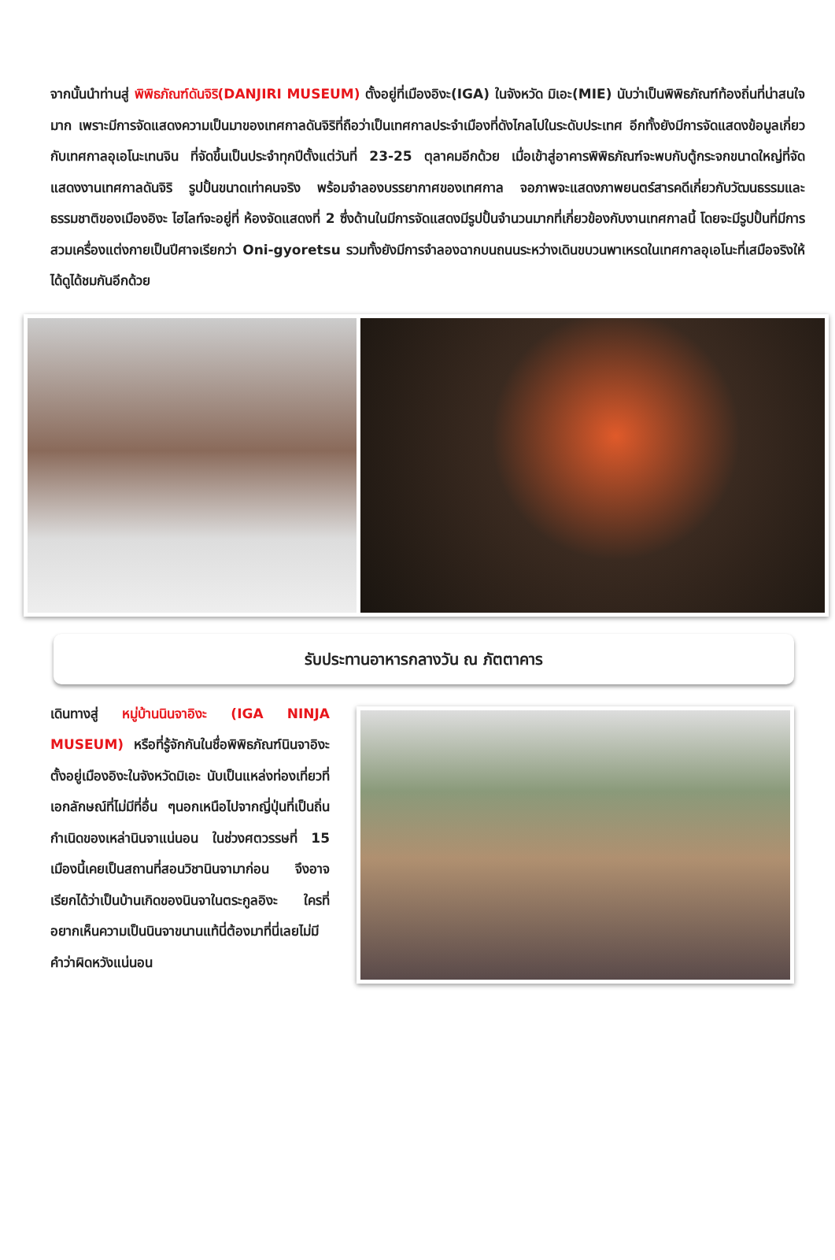จากนั้นนำท่านสู่ พิพิธภัณฑ์ดันจิริ(DANJIRI MUSEUM) ตั้งอยู่ที่เมืองอิงะ(IGA) ในจังหวัด มิเอะ(MIE) นับว่าเป็นพิพิธภัณฑ์ท้องถิ่นที่น่าสนใจมาก เพราะมีการจัดแสดงความเป็นมาของเทศกาลดันจิริที่ถือว่าเป็นเทศกาลประจำเมืองที่ดังไกลไปในระดับประเทศ อีกทั้งยังมีการจัดแสดงข้อมูลเกี่ยวกับเทศกาลอุเอโนะเทนจิน ที่จัดขึ้นเป็นประจำทุกปีตั้งแต่วันที่ 23-25 ตุลาคมอีกด้วย เมื่อเข้าสู่อาคารพิพิธภัณฑ์จะพบกับตู้กระจกขนาดใหญ่ที่จัดแสดงงานเทศกาลดันจิริ รูปปั้นขนาดเท่าคนจริง พร้อมจำลองบรรยากาศของเทศกาล จอภาพจะแสดงภาพยนตร์สารคดีเกี่ยวกับวัฒนธรรมและธรรมชาติของเมืองอิงะ ไฮไลท์จะอยู่ที่ ห้องจัดแสดงที่ 2 ซึ่งด้านในมีการจัดแสดงมีรูปปั้นจำนวนมากที่เกี่ยวข้องกับงานเทศกาลนี้ โดยจะมีรูปปั้นที่มีการสวมเครื่องแต่งกายเป็นปีศาจเรียกว่า Oni-gyoretsu รวมทั้งยังมีการจำลองฉากบนถนนระหว่างเดินขบวนพาเหรดในเทศกาลอุเอโนะที่เสมือจริงให้ได้ดูได้ชมกันอีกด้วย
รับประทานอาหารกลางวัน ณ ภัตตาคาร
เดินทางสู่ หมู่บ้านนินจาอิงะ (IGA NINJA MUSEUM) หรือที่รู้จักกันในชื่อพิพิธภัณฑ์นินจาอิงะตั้งอยู่เมืองอิงะในจังหวัดมิเอะ นับเป็นแหล่งท่องเที่ยวที่เอกลักษณ์ที่ไม่มีที่อื่น ๆนอกเหนือไปจากญี่ปุ่นที่เป็นถิ่นกำเนิดของเหล่านินจาแน่นอน ในช่วงศตวรรษที่ 15 เมืองนี้เคยเป็นสถานที่สอนวิชานินจามาก่อน จึงอาจเรียกได้ว่าเป็นบ้านเกิดของนินจาในตระกูลอิงะ ใครที่อยากเห็นความเป็นนินจาขนานแท้นี่ต้องมาที่นี่เลยไม่มีคำว่าผิดหวังแน่นอน